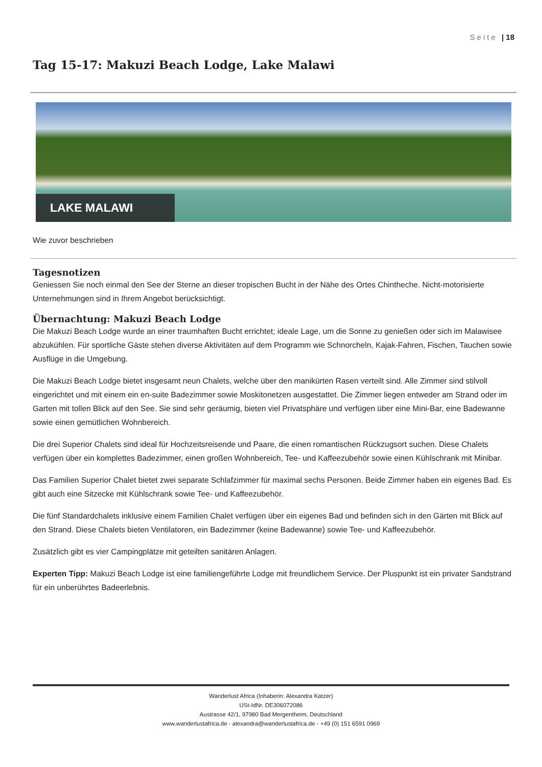Seite | 18
Tag 15-17: Makuzi Beach Lodge, Lake Malawi
LAKE MALAWI
Wie zuvor beschrieben
Tagesnotizen
Geniessen Sie noch einmal den See der Sterne an dieser tropischen Bucht in der Nähe des Ortes Chintheche. Nicht-motorisierte Unternehmungen sind in Ihrem Angebot berücksichtigt.
Übernachtung: Makuzi Beach Lodge
Die Makuzi Beach Lodge wurde an einer traumhaften Bucht errichtet; ideale Lage, um die Sonne zu genießen oder sich im Malawisee abzukühlen. Für sportliche Gäste stehen diverse Aktivitäten auf dem Programm wie Schnorcheln, Kajak-Fahren, Fischen, Tauchen sowie Ausflüge in die Umgebung.
Die Makuzi Beach Lodge bietet insgesamt neun Chalets, welche über den manikürten Rasen verteilt sind. Alle Zimmer sind stilvoll eingerichtet und mit einem ein en-suite Badezimmer sowie Moskitonetzen ausgestattet. Die Zimmer liegen entweder am Strand oder im Garten mit tollen Blick auf den See. Sie sind sehr geräumig, bieten viel Privatsphäre und verfügen über eine Mini-Bar, eine Badewanne sowie einen gemütlichen Wohnbereich.
Die drei Superior Chalets sind ideal für Hochzeitsreisende und Paare, die einen romantischen Rückzugsort suchen. Diese Chalets verfügen über ein komplettes Badezimmer, einen großen Wohnbereich, Tee- und Kaffeezubehör sowie einen Kühlschrank mit Minibar.
Das Familien Superior Chalet bietet zwei separate Schlafzimmer für maximal sechs Personen. Beide Zimmer haben ein eigenes Bad. Es gibt auch eine Sitzecke mit Kühlschrank sowie Tee- und Kaffeezubehör.
Die fünf Standardchalets inklusive einem Familien Chalet verfügen über ein eigenes Bad und befinden sich in den Gärten mit Blick auf den Strand. Diese Chalets bieten Ventilatoren, ein Badezimmer (keine Badewanne) sowie Tee- und Kaffeezubehör.
Zusätzlich gibt es vier Campingplätze mit geteilten sanitären Anlagen.
Experten Tipp: Makuzi Beach Lodge ist eine familiengeführte Lodge mit freundlichem Service. Der Pluspunkt ist ein privater Sandstrand für ein unberührtes Badeerlebnis.
Wanderlust Africa (Inhaberin: Alexandra Katzer)
USt-IdNr. DE306072086
Austrasse 42/1, 97980 Bad Mergentheim, Deutschland
www.wanderlustafrica.de - alexandra@wanderlustafrica.de - +49 (0) 151 6591 0969